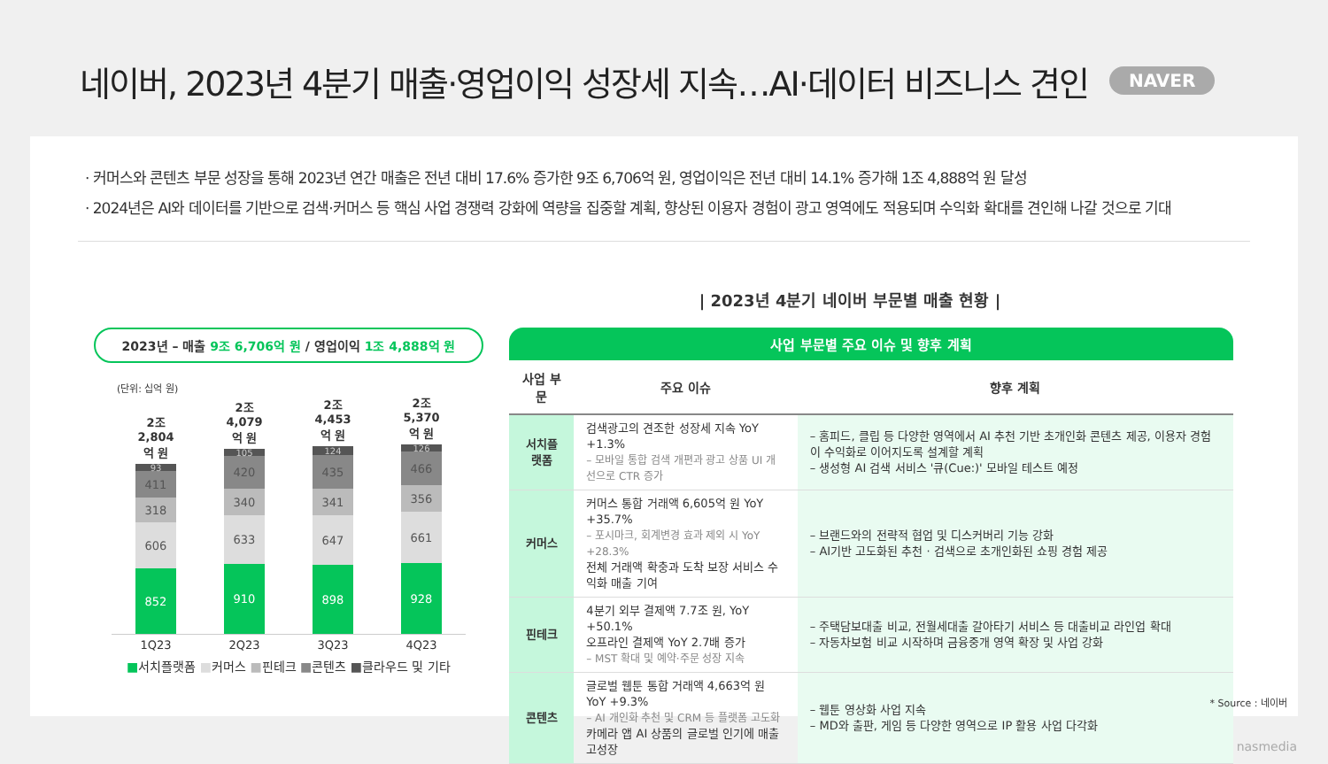네이버, 2023년 4분기 매출·영업이익 성장세 지속…AI·데이터 비즈니스 견인
NAVER
· 커머스와 콘텐츠 부문 성장을 통해 2023년 연간 매출은 전년 대비 17.6% 증가한 9조 6,706억 원, 영업이익은 전년 대비 14.1% 증가해 1조 4,888억 원 달성
· 2024년은 AI와 데이터를 기반으로 검색·커머스 등 핵심 사업 경쟁력 강화에 역량을 집중할 계획, 향상된 이용자 경험이 광고 영역에도 적용되며 수익화 확대를 견인해 나갈 것으로 기대
| 2023년 4분기 네이버 부문별 매출 현황 |
2023년 – 매출 9조 6,706억 원 / 영업이익 1조 4,888억 원
(단위: 십억 원)
2조
2,804억 원
93
411
318
606
852
2조
4,079억 원
105
420
340
633
910
2조
4,453억 원
124
435
341
647
898
2조
5,370억 원
126
466
356
661
928
1Q23 2Q23 3Q23 4Q23
■서치플랫폼 ■커머스 ■핀테크 ■콘텐츠 ■클라우드 및 기타
사업 부문별 주요 이슈 및 향후 계획
| 사업 부문 | 주요 이슈 | 향후 계획 |
| --- | --- | --- |
| 서치플랫폼 | 검색광고의 견조한 성장세 지속 YoY +1.3% – 모바일 통합 검색 개편과 광고 상품 UI 개선으로 CTR 증가 | – 홈피드, 클립 등 다양한 영역에서 AI 추천 기반 초개인화 콘텐츠 제공, 이용자 경험이 수익화로 이어지도록 설계할 계획 – 생성형 AI 검색 서비스 '큐(Cue:)' 모바일 테스트 예정 |
| 커머스 | 커머스 통합 거래액 6,605억 원 YoY +35.7% – 포시마크, 회계변경 효과 제외 시 YoY +28.3% 전체 거래액 확충과 도착 보장 서비스 수익화 매출 기여 | – 브랜드와의 전략적 협업 및 디스커버리 기능 강화 – AI기반 고도화된 추천 · 검색으로 초개인화된 쇼핑 경험 제공 |
| 핀테크 | 4분기 외부 결제액 7.7조 원, YoY +50.1% 오프라인 결제액 YoY 2.7배 증가 – MST 확대 및 예약·주문 성장 지속 | – 주택담보대출 비교, 전월세대출 갈아타기 서비스 등 대출비교 라인업 확대 – 자동차보험 비교 시작하며 금융중개 영역 확장 및 사업 강화 |
| 콘텐츠 | 글로벌 웹툰 통합 거래액 4,663억 원 YoY +9.3% – AI 개인화 추천 및 CRM 등 플랫폼 고도화 카메라 앱 AI 상품의 글로벌 인기에 매출 고성장 | – 웹툰 영상화 사업 지속 – MD와 출판, 게임 등 다양한 영역으로 IP 활용 사업 다각화 |
* Source : 네이버
nasmedia